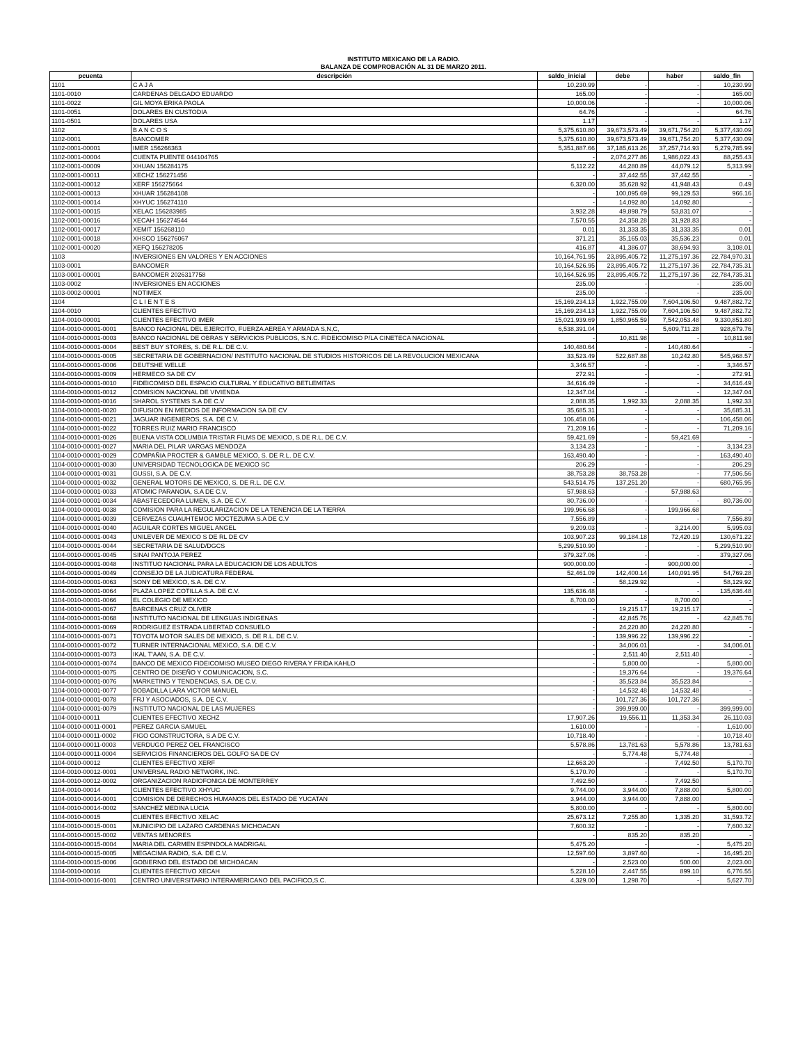INSTITUTO MEXICANO DE LA RADIO.
BALANZA DE COMPROBACIÓN AL 31 DE MARZO 2011.
| pcuenta | descripción | saldo_inicial | debe | haber | saldo_fin |
| --- | --- | --- | --- | --- | --- |
| 1101 | C A J A | 10,230.99 | - | - | 10,230.99 |
| 1101-0010 | CARDENAS DELGADO EDUARDO | 165.00 | - | - | 165.00 |
| 1101-0022 | GIL MOYA ERIKA PAOLA | 10,000.06 | - | - | 10,000.06 |
| 1101-0051 | DOLARES EN CUSTODIA | 64.76 | - | - | 64.76 |
| 1101-0501 | DOLARES USA | 1.17 | - | - | 1.17 |
| 1102 | B A N C O S | 5,375,610.80 | 39,673,573.49 | 39,671,754.20 | 5,377,430.09 |
| 1102-0001 | BANCOMER | 5,375,610.80 | 39,673,573.49 | 39,671,754.20 | 5,377,430.09 |
| 1102-0001-00001 | IMER 156266363 | 5,351,887.66 | 37,185,613.26 | 37,257,714.93 | 5,279,785.99 |
| 1102-0001-00004 | CUENTA PUENTE 044104765 | - | 2,074,277.86 | 1,986,022.43 | 88,255.43 |
| 1102-0001-00009 | XHUAN 156284175 | 5,112.22 | 44,280.89 | 44,079.12 | 5,313.99 |
| 1102-0001-00011 | XECHZ 156271456 | - | 37,442.55 | 37,442.55 | - |
| 1102-0001-00012 | XERF 156275664 | 6,320.00 | 35,628.92 | 41,948.43 | 0.49 |
| 1102-0001-00013 | XHUAR 156284108 | - | 100,095.69 | 99,129.53 | 966.16 |
| 1102-0001-00014 | XHYUC 156274110 | - | 14,092.80 | 14,092.80 | - |
| 1102-0001-00015 | XELAC 156283985 | 3,932.28 | 49,898.79 | 53,831.07 | - |
| 1102-0001-00016 | XECAH 156274544 | 7,570.55 | 24,358.28 | 31,928.83 | - |
| 1102-0001-00017 | XEMIT 156268110 | 0.01 | 31,333.35 | 31,333.35 | 0.01 |
| 1102-0001-00018 | XHSCO 156276067 | 371.21 | 35,165.03 | 35,536.23 | 0.01 |
| 1102-0001-00020 | XEFQ 156278205 | 416.87 | 41,386.07 | 38,694.93 | 3,108.01 |
| 1103 | INVERSIONES EN VALORES Y EN ACCIONES | 10,164,761.95 | 23,895,405.72 | 11,275,197.36 | 22,784,970.31 |
| 1103-0001 | BANCOMER | 10,164,526.95 | 23,895,405.72 | 11,275,197.36 | 22,784,735.31 |
| 1103-0001-00001 | BANCOMER 2026317758 | 10,164,526.95 | 23,895,405.72 | 11,275,197.36 | 22,784,735.31 |
| 1103-0002 | INVERSIONES EN ACCIONES | 235.00 | - | - | 235.00 |
| 1103-0002-00001 | NOTIMEX | 235.00 | - | - | 235.00 |
| 1104 | C L I E N T E S | 15,169,234.13 | 1,922,755.09 | 7,604,106.50 | 9,487,882.72 |
| 1104-0010 | CLIENTES EFECTIVO | 15,169,234.13 | 1,922,755.09 | 7,604,106.50 | 9,487,882.72 |
| 1104-0010-00001 | CLIENTES EFECTIVO IMER | 15,021,939.69 | 1,850,965.59 | 7,542,053.48 | 9,330,851.80 |
| 1104-0010-00001-0001 | BANCO NACIONAL DEL EJERCITO, FUERZA AEREA Y ARMADA S,N,C, | 6,538,391.04 | - | 5,609,711.28 | 928,679.76 |
| 1104-0010-00001-0003 | BANCO NACIONAL DE OBRAS Y SERVICIOS PUBLICOS, S.N.C. FIDEICOMISO P/LA CINETECA NACIONAL | - | 10,811.98 | - | 10,811.98 |
| 1104-0010-00001-0004 | BEST BUY STORES, S. DE R.L. DE C.V. | 140,480.64 | - | 140,480.64 | - |
| 1104-0010-00001-0005 | SECRETARIA DE GOBERNACION/ INSTITUTO NACIONAL DE STUDIOS HISTORICOS DE LA REVOLUCION MEXICANA | 33,523.49 | 522,687.88 | 10,242.80 | 545,968.57 |
| 1104-0010-00001-0006 | DEUTSHE WELLE | 3,346.57 | - | - | 3,346.57 |
| 1104-0010-00001-0009 | HERMECO SA DE CV | 272.91 | - | - | 272.91 |
| 1104-0010-00001-0010 | FIDEICOMISO DEL ESPACIO CULTURAL Y EDUCATIVO BETLEMITAS | 34,616.49 | - | - | 34,616.49 |
| 1104-0010-00001-0012 | COMISION NACIONAL DE VIVIENDA | 12,347.04 | - | - | 12,347.04 |
| 1104-0010-00001-0016 | SHAROL SYSTEMS S.A DE C.V | 2,088.35 | 1,992.33 | 2,088.35 | 1,992.33 |
| 1104-0010-00001-0020 | DIFUSION EN MEDIOS DE INFORMACION SA DE CV | 35,685.31 | - | - | 35,685.31 |
| 1104-0010-00001-0021 | JAGUAR INGENIEROS, S.A. DE C.V. | 106,458.06 | - | - | 106,458.06 |
| 1104-0010-00001-0022 | TORRES RUIZ MARIO FRANCISCO | 71,209.16 | - | - | 71,209.16 |
| 1104-0010-00001-0026 | BUENA VISTA COLUMBIA TRISTAR FILMS DE MEXICO, S.DE R.L. DE C.V. | 59,421.69 | - | 59,421.69 | - |
| 1104-0010-00001-0027 | MARIA DEL PILAR VARGAS MENDOZA | 3,134.23 | - | - | 3,134.23 |
| 1104-0010-00001-0029 | COMPAÑIA PROCTER & GAMBLE MEXICO, S. DE R.L. DE C.V. | 163,490.40 | - | - | 163,490.40 |
| 1104-0010-00001-0030 | UNIVERSIDAD TECNOLOGICA DE MEXICO SC | 206.29 | - | - | 206.29 |
| 1104-0010-00001-0031 | GUSSI, S.A. DE C.V. | 38,753.28 | 38,753.28 | - | 77,506.56 |
| 1104-0010-00001-0032 | GENERAL MOTORS DE MEXICO, S. DE R.L. DE C.V. | 543,514.75 | 137,251.20 | - | 680,765.95 |
| 1104-0010-00001-0033 | ATOMIC PARANOIA, S.A DE C.V. | 57,988.63 | - | 57,988.63 | - |
| 1104-0010-00001-0034 | ABASTECEDORA LUMEN, S.A. DE C.V. | 80,736.00 | - | - | 80,736.00 |
| 1104-0010-00001-0038 | COMISION PARA LA REGULARIZACION DE LA TENENCIA DE LA TIERRA | 199,966.68 | - | 199,966.68 | - |
| 1104-0010-00001-0039 | CERVEZAS CUAUHTEMOC MOCTEZUMA S.A DE C.V | 7,556.89 | - | - | 7,556.89 |
| 1104-0010-00001-0040 | AGUILAR CORTES MIGUEL ANGEL | 9,209.03 | - | 3,214.00 | 5,995.03 |
| 1104-0010-00001-0043 | UNILEVER DE MEXICO S DE RL DE CV | 103,907.23 | 99,184.18 | 72,420.19 | 130,671.22 |
| 1104-0010-00001-0044 | SECRETARIA DE SALUD/DGCS | 5,299,510.90 | - | - | 5,299,510.90 |
| 1104-0010-00001-0045 | SINAI PANTOJA PEREZ | 379,327.06 | - | - | 379,327.06 |
| 1104-0010-00001-0048 | INSTITUO NACIONAL PARA LA EDUCACION DE LOS ADULTOS | 900,000.00 | - | 900,000.00 | - |
| 1104-0010-00001-0049 | CONSEJO DE LA JUDICATURA FEDERAL | 52,461.09 | 142,400.14 | 140,091.95 | 54,769.28 |
| 1104-0010-00001-0063 | SONY DE MEXICO, S.A. DE C.V. | - | 58,129.92 | - | 58,129.92 |
| 1104-0010-00001-0064 | PLAZA LOPEZ COTILLA S.A. DE C.V. | 135,636.48 | - | - | 135,636.48 |
| 1104-0010-00001-0066 | EL COLEGIO DE MEXICO | 8,700.00 | - | 8,700.00 | - |
| 1104-0010-00001-0067 | BARCENAS CRUZ OLIVER | - | 19,215.17 | 19,215.17 | - |
| 1104-0010-00001-0068 | INSTITUTO NACIONAL DE LENGUAS INDIGENAS | - | 42,845.76 | - | 42,845.76 |
| 1104-0010-00001-0069 | RODRIGUEZ ESTRADA LIBERTAD CONSUELO | - | 24,220.80 | 24,220.80 | - |
| 1104-0010-00001-0071 | TOYOTA MOTOR SALES DE MEXICO, S. DE R.L. DE C.V. | - | 139,996.22 | 139,996.22 | - |
| 1104-0010-00001-0072 | TURNER INTERNACIONAL MEXICO, S.A. DE C.V. | - | 34,006.01 | - | 34,006.01 |
| 1104-0010-00001-0073 | IKAL T'AAN, S.A. DE C.V. | - | 2,511.40 | 2,511.40 | - |
| 1104-0010-00001-0074 | BANCO DE MEXICO FIDEICOMISO MUSEO DIEGO RIVERA Y FRIDA KAHLO | - | 5,800.00 | - | 5,800.00 |
| 1104-0010-00001-0075 | CENTRO DE DISEÑO Y COMUNICACION, S.C. | - | 19,376.64 | - | 19,376.64 |
| 1104-0010-00001-0076 | MARKETING Y TENDENCIAS, S.A. DE C.V. | - | 35,523.84 | 35,523.84 | - |
| 1104-0010-00001-0077 | BOBADILLA LARA VICTOR MANUEL | - | 14,532.48 | 14,532.48 | - |
| 1104-0010-00001-0078 | FRJ Y ASOCIADOS, S.A. DE C.V. | - | 101,727.36 | 101,727.36 | - |
| 1104-0010-00001-0079 | INSTITUTO NACIONAL DE LAS MUJERES | - | 399,999.00 | - | 399,999.00 |
| 1104-0010-00011 | CLIENTES EFECTIVO XECHZ | 17,907.26 | 19,556.11 | 11,353.34 | 26,110.03 |
| 1104-0010-00011-0001 | PEREZ GARCIA SAMUEL | 1,610.00 | - | - | 1,610.00 |
| 1104-0010-00011-0002 | FIGO CONSTRUCTORA, S.A DE C.V. | 10,718.40 | - | - | 10,718.40 |
| 1104-0010-00011-0003 | VERDUGO PEREZ OEL FRANCISCO | 5,578.86 | 13,781.63 | 5,578.86 | 13,781.63 |
| 1104-0010-00011-0004 | SERVICIOS FINANCIEROS DEL GOLFO SA DE CV | - | 5,774.48 | 5,774.48 | - |
| 1104-0010-00012 | CLIENTES EFECTIVO XERF | 12,663.20 | - | 7,492.50 | 5,170.70 |
| 1104-0010-00012-0001 | UNIVERSAL RADIO NETWORK, INC. | 5,170.70 | - | - | 5,170.70 |
| 1104-0010-00012-0002 | ORGANIZACION RADIOFONICA DE MONTERREY | 7,492.50 | - | 7,492.50 | - |
| 1104-0010-00014 | CLIENTES EFECTIVO XHYUC | 9,744.00 | 3,944.00 | 7,888.00 | 5,800.00 |
| 1104-0010-00014-0001 | COMISION DE DERECHOS HUMANOS DEL ESTADO DE YUCATAN | 3,944.00 | 3,944.00 | 7,888.00 | - |
| 1104-0010-00014-0002 | SANCHEZ MEDINA LUCIA | 5,800.00 | - | - | 5,800.00 |
| 1104-0010-00015 | CLIENTES EFECTIVO XELAC | 25,673.12 | 7,255.80 | 1,335.20 | 31,593.72 |
| 1104-0010-00015-0001 | MUNICIPIO DE LAZARO CARDENAS MICHOACAN | 7,600.32 | - | - | 7,600.32 |
| 1104-0010-00015-0002 | VENTAS MENORES | - | 835.20 | 835.20 | - |
| 1104-0010-00015-0004 | MARIA DEL CARMEN ESPINDOLA MADRIGAL | 5,475.20 | - | - | 5,475.20 |
| 1104-0010-00015-0005 | MEGACIMA RADIO, S.A. DE C.V. | 12,597.60 | 3,897.60 | - | 16,495.20 |
| 1104-0010-00015-0006 | GOBIERNO DEL ESTADO DE MICHOACAN | - | 2,523.00 | 500.00 | 2,023.00 |
| 1104-0010-00016 | CLIENTES EFECTIVO XECAH | 5,228.10 | 2,447.55 | 899.10 | 6,776.55 |
| 1104-0010-00016-0001 | CENTRO UNIVERSITARIO INTERAMERICANO DEL PACIFICO,S.C. | 4,329.00 | 1,298.70 | - | 5,627.70 |